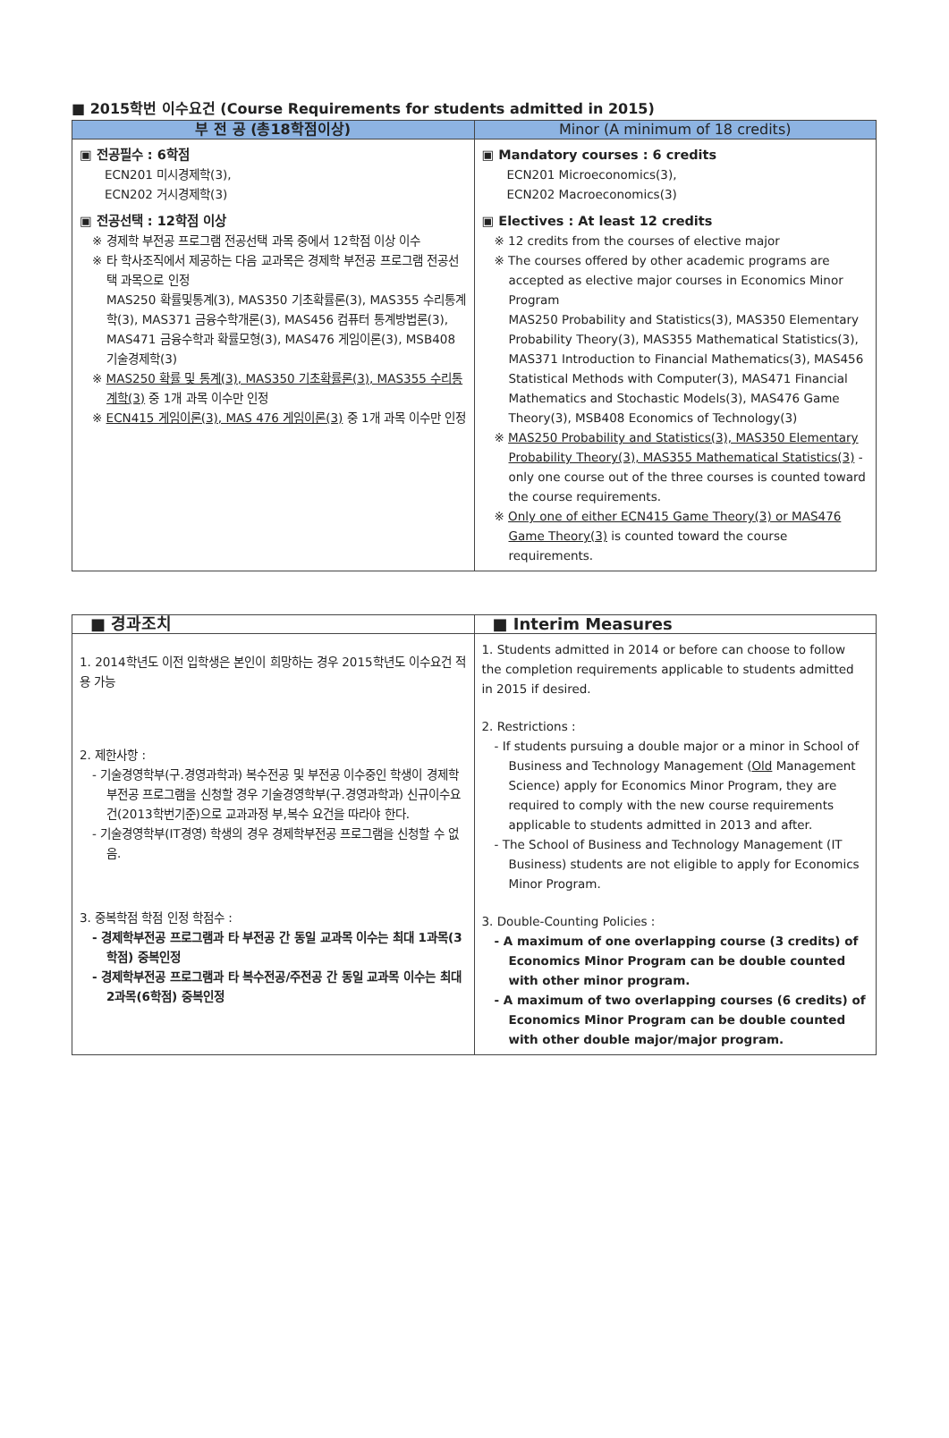■ 2015학번 이수요건 (Course Requirements for students admitted in 2015)
| 부 전 공 (총18학점이상) | Minor (A minimum of 18 credits) |
| --- | --- |
| ▣ 전공필수 : 6학점 ECN201 미시경제학(3), ECN202 거시경제학(3) ▣ 전공선택 : 12학점 이상 ※ 경제학 부전공 프로그램 전공선택 과목 중에서 12학점 이상 이수 ※ 타 학사조직에서 제공하는 다음 교과목은 경제학 부전공 프로그램 전공선택 과목으로 인정 MAS250 확률및통계(3), MAS350 기초확률론(3), MAS355 수리통계학(3), MAS371 금융수학개론(3), MAS456 컴퓨터 통계방법론(3), MAS471 금융수학과 확률모형(3), MAS476 게임이론(3), MSB408 기술경제학(3) ※ MAS250 확률 및 통계(3), MAS350 기초확률론(3), MAS355 수리통계학(3) 중 1개 과목 이수만 인정 ※ ECN415 게임이론(3), MAS 476 게임이론(3) 중 1개 과목 이수만 인정 | ▣ Mandatory courses : 6 credits ECN201 Microeconomics(3), ECN202 Macroeconomics(3) ▣ Electives : At least 12 credits ※ 12 credits from the courses of elective major ※ The courses offered by other academic programs are accepted as elective major courses in Economics Minor Program MAS250 Probability and Statistics(3), MAS350 Elementary Probability Theory(3), MAS355 Mathematical Statistics(3), MAS371 Introduction to Financial Mathematics(3), MAS456 Statistical Methods with Computer(3), MAS471 Financial Mathematics and Stochastic Models(3), MAS476 Game Theory(3), MSB408 Economics of Technology(3) ※ MAS250 Probability and Statistics(3), MAS350 Elementary Probability Theory(3), MAS355 Mathematical Statistics(3) - only one course out of the three courses is counted toward the course requirements. ※ Only one of either ECN415 Game Theory(3) or MAS476 Game Theory(3) is counted toward the course requirements. |
| ■ 경과조치 | ■ Interim Measures |
| --- | --- |
| 1. 2014학년도 이전 입학생은 본인이 희망하는 경우 2015학년도 이수요건 적용 가능 2. 제한사항 : - 기술경영학부(구.경영과학과) 복수전공 및 부전공 이수중인 학생이 경제학 부전공 프로그램을 신청할 경우 기술경영학부(구.경영과학과) 신규이수요건(2013학번기준)으로 교과과정 부,복수 요건을 따라야 한다. - 기술경영학부(IT경영) 학생의 경우 경제학부전공 프로그램을 신청할 수 없음. 3. 중복학점 학점 인정 학점수 : - 경제학부전공 프로그램과 타 부전공 간 동일 교과목 이수는 최대 1과목(3학점) 중복인정 - 경제학부전공 프로그램과 타 복수전공/주전공 간 동일 교과목 이수는 최대 2과목(6학점) 중복인정 | 1. Students admitted in 2014 or before can choose to follow the completion requirements applicable to students admitted in 2015 if desired. 2. Restrictions : - If students pursuing a double major or a minor in School of Business and Technology Management ( Old Management Science) apply for Economics Minor Program, they are required to comply with the new course requirements applicable to students admitted in 2013 and after. - The School of Business and Technology Management (IT Business) students are not eligible to apply for Economics Minor Program. 3. Double-Counting Policies : - A maximum of one overlapping course (3 credits) of Economics Minor Program can be double counted with other minor program. - A maximum of two overlapping courses (6 credits) of Economics Minor Program can be double counted with other double major/major program. |